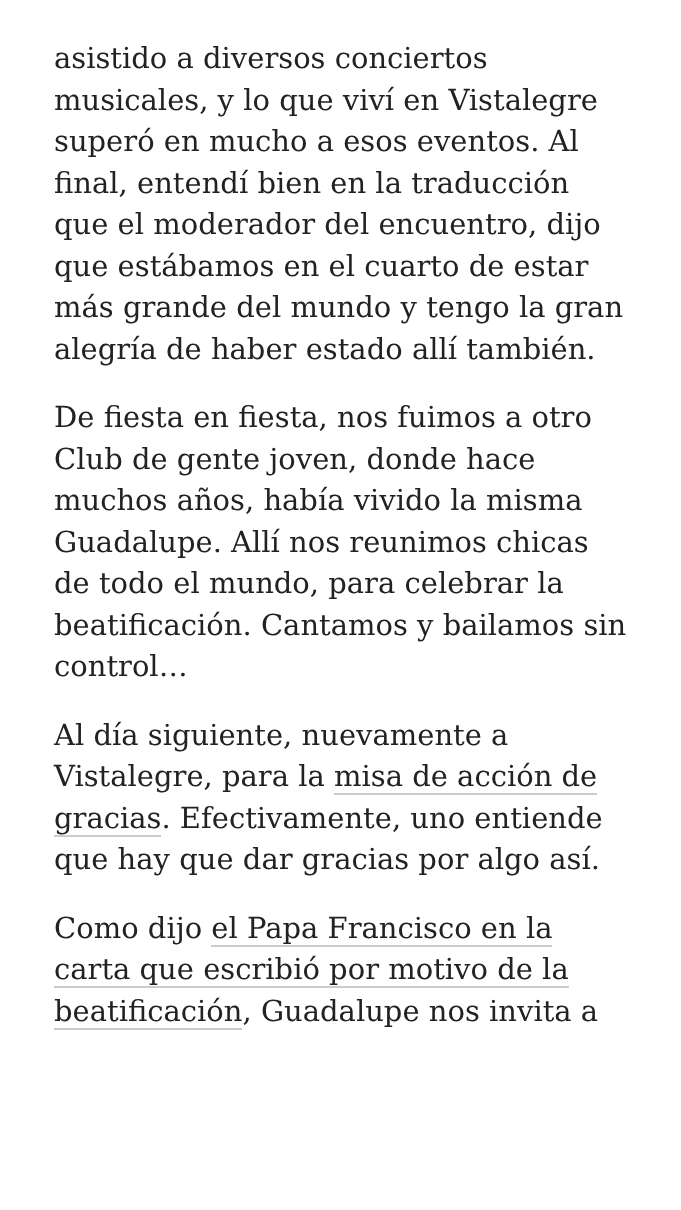asistido a diversos conciertos musicales, y lo que viví en Vistalegre superó en mucho a esos eventos. Al final, entendí bien en la traducción que el moderador del encuentro, dijo que estábamos en el cuarto de estar más grande del mundo y tengo la gran alegría de haber estado allí también.
De fiesta en fiesta, nos fuimos a otro Club de gente joven, donde hace muchos años, había vivido la misma Guadalupe. Allí nos reunimos chicas de todo el mundo, para celebrar la beatificación. Cantamos y bailamos sin control…
Al día siguiente, nuevamente a Vistalegre, para la misa de acción de gracias. Efectivamente, uno entiende que hay que dar gracias por algo así.
Como dijo el Papa Francisco en la carta que escribió por motivo de la beatificación, Guadalupe nos invita a